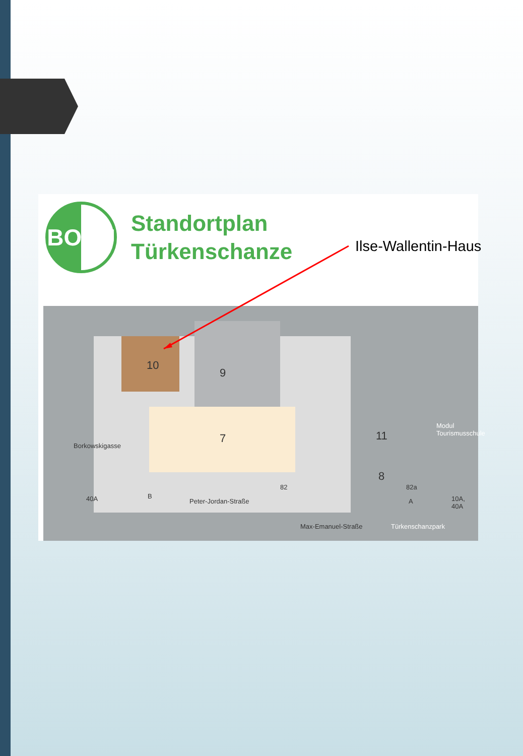BOKU
Standortplan
Türkenschanze
10
9
7 11
8
Borkowskigasse
Modul
Tourismusschule
40A B
82 82a
Peter-Jordan-Straße A 10A, 40A
Max-Emanuel-Straße Türkenschanzpark
Ilse-Wallentin-Haus